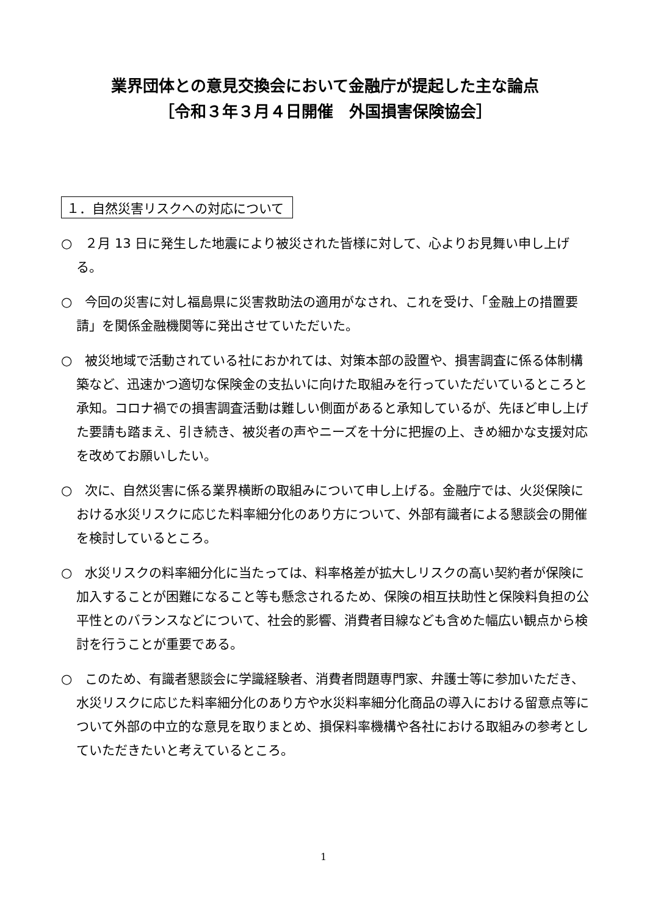業界団体との意見交換会において金融庁が提起した主な論点
［令和３年３月４日開催　外国損害保険協会］
１．自然災害リスクへの対応について
○　２月 13 日に発生した地震により被災された皆様に対して、心よりお見舞い申し上げる。
○　今回の災害に対し福島県に災害救助法の適用がなされ、これを受け、「金融上の措置要請」を関係金融機関等に発出させていただいた。
○　被災地域で活動されている社におかれては、対策本部の設置や、損害調査に係る体制構築など、迅速かつ適切な保険金の支払いに向けた取組みを行っていただいているところと承知。コロナ禍での損害調査活動は難しい側面があると承知しているが、先ほど申し上げた要請も踏まえ、引き続き、被災者の声やニーズを十分に把握の上、きめ細かな支援対応を改めてお願いしたい。
○　次に、自然災害に係る業界横断の取組みについて申し上げる。金融庁では、火災保険における水災リスクに応じた料率細分化のあり方について、外部有識者による懇談会の開催を検討しているところ。
○　水災リスクの料率細分化に当たっては、料率格差が拡大しリスクの高い契約者が保険に加入することが困難になること等も懸念されるため、保険の相互扶助性と保険料負担の公平性とのバランスなどについて、社会的影響、消費者目線なども含めた幅広い観点から検討を行うことが重要である。
○　このため、有識者懇談会に学識経験者、消費者問題専門家、弁護士等に参加いただき、水災リスクに応じた料率細分化のあり方や水災料率細分化商品の導入における留意点等について外部の中立的な意見を取りまとめ、損保料率機構や各社における取組みの参考としていただきたいと考えているところ。
1